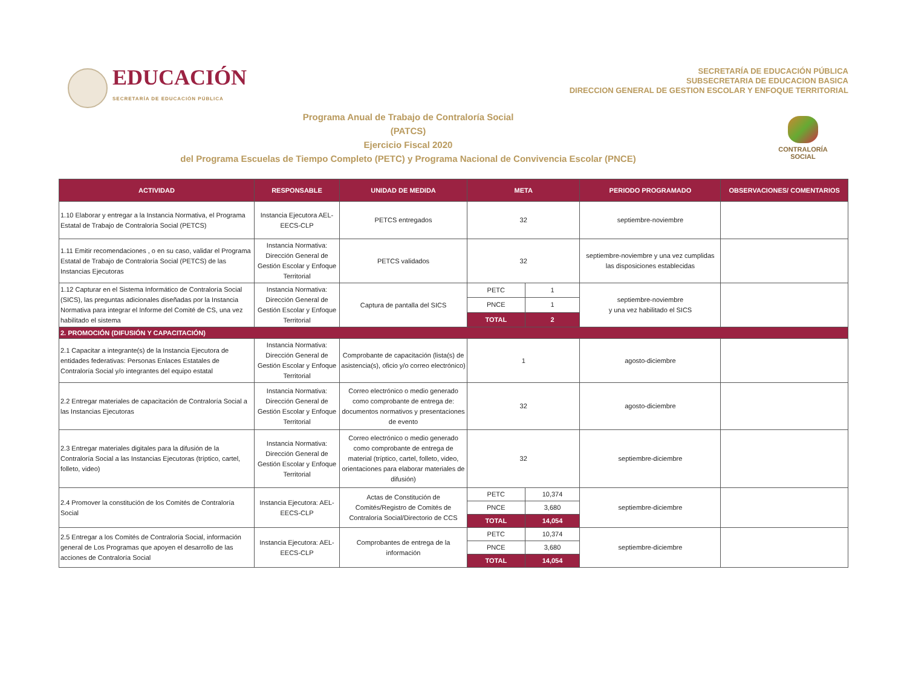EDUCACIÓN
SECRETARÍA DE EDUCACIÓN PÚBLICA
SECRETARÍA DE EDUCACIÓN PÚBLICA
SUBSECRETARIA DE EDUCACION BASICA
DIRECCION GENERAL DE GESTION ESCOLAR Y ENFOQUE TERRITORIAL
Programa Anual de Trabajo de Contraloría Social
(PATCS)
Ejercicio Fiscal 2020
del Programa Escuelas de Tiempo Completo (PETC) y Programa Nacional de Convivencia Escolar (PNCE)
CONTRALORÍA
SOCIAL
| ACTIVIDAD | RESPONSABLE | UNIDAD DE MEDIDA | META | | PERIODO PROGRAMADO | OBSERVACIONES/ COMENTARIOS |
| --- | --- | --- | --- | --- | --- | --- |
| 1.10 Elaborar y entregar a la Instancia Normativa, el Programa Estatal de Trabajo de Contraloría Social (PETCS) | Instancia Ejecutora AEL-EECS-CLP | PETCS entregados | 32 | | septiembre-noviembre | |
| 1.11 Emitir recomendaciones , o en su caso, validar el Programa Estatal de Trabajo de Contraloría Social (PETCS) de las Instancias Ejecutoras | Instancia Normativa: Dirección General de Gestión Escolar y Enfoque Territorial | PETCS validados | 32 | | septiembre-noviembre y una vez cumplidas las disposiciones establecidas | |
| 1.12 Capturar en el Sistema Informático de Contraloría Social (SICS), las preguntas adicionales diseñadas por la Instancia Normativa para integrar el Informe del Comité de CS, una vez habilitado el sistema | Instancia Normativa: Dirección General de Gestión Escolar y Enfoque Territorial | Captura de pantalla del SICS | PETC | 1 | septiembre-noviembre y una vez habilitado el SICS | |
| | | | PNCE | 1 | | |
| | | | TOTAL | 2 | | |
| 2. PROMOCIÓN (DIFUSIÓN Y CAPACITACIÓN) | | | | | | |
| 2.1 Capacitar a integrante(s) de la Instancia Ejecutora de entidades federativas: Personas Enlaces Estatales de Contraloría Social y/o integrantes del equipo estatal | Instancia Normativa: Dirección General de Gestión Escolar y Enfoque Territorial | Comprobante de capacitación (lista(s) de asistencia(s), oficio y/o correo electrónico) | 1 | | agosto-diciembre | |
| 2.2 Entregar materiales de capacitación de Contraloría Social a las Instancias Ejecutoras | Instancia Normativa: Dirección General de Gestión Escolar y Enfoque Territorial | Correo electrónico o medio generado como comprobante de entrega de: documentos normativos y presentaciones de evento | 32 | | agosto-diciembre | |
| 2.3 Entregar materiales digitales para la difusión de la Contraloría Social a las Instancias Ejecutoras (tríptico, cartel, folleto, video) | Instancia Normativa: Dirección General de Gestión Escolar y Enfoque Territorial | Correo electrónico o medio generado como comprobante de entrega de material (tríptico, cartel, folleto, video, orientaciones para elaborar materiales de difusión) | 32 | | septiembre-diciembre | |
| 2.4 Promover la constitución de los Comités de Contraloría Social | Instancia Ejecutora: AEL-EECS-CLP | Actas de Constitución de Comités/Registro de Comités de Contraloría Social/Directorio de CCS | PETC | 10,374 | septiembre-diciembre | |
| | | | PNCE | 3,680 | | |
| | | | TOTAL | 14,054 | | |
| 2.5 Entregar a los Comités de Contraloría Social, información general de Los Programas que apoyen el desarrollo de las acciones de Contraloría Social | Instancia Ejecutora: AEL-EECS-CLP | Comprobantes de entrega de la información | PETC | 10,374 | septiembre-diciembre | |
| | | | PNCE | 3,680 | | |
| | | | TOTAL | 14,054 | | |